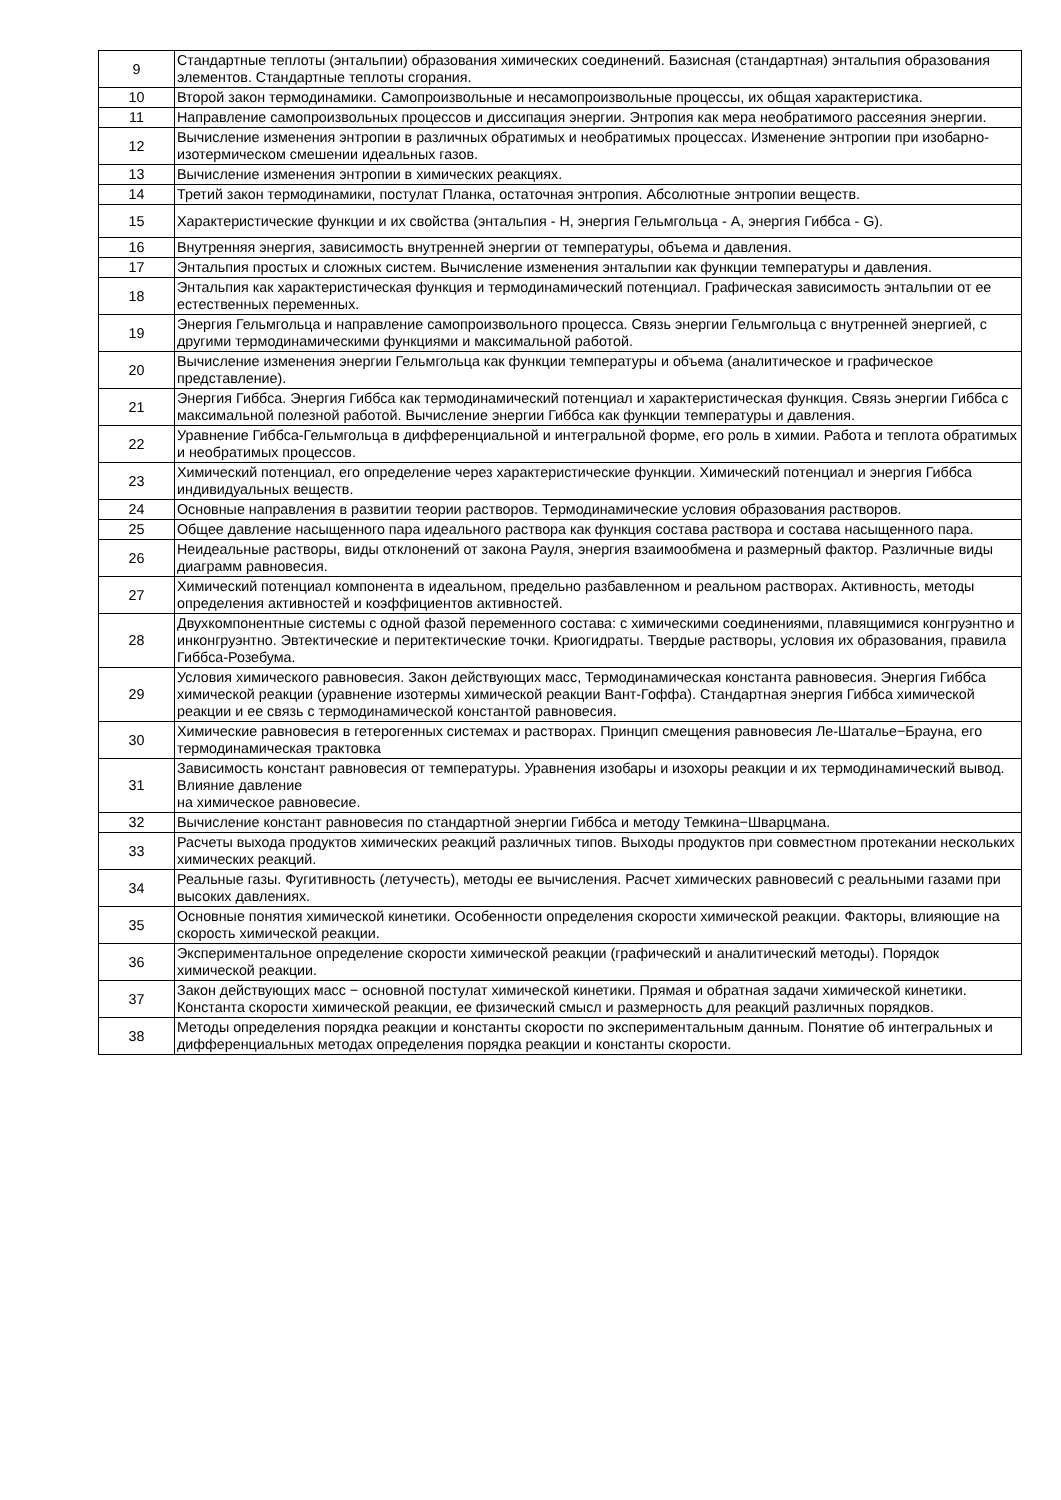| 9 | Стандартные теплоты (энтальпии) образования химических соединений. Базисная (стандартная) энтальпия образования элементов. Стандартные теплоты сгорания. |
| 10 | Второй закон термодинамики. Самопроизвольные и несамопроизвольные процессы, их общая характеристика. |
| 11 | Направление самопроизвольных процессов и диссипация энергии. Энтропия как мера необратимого рассеяния энергии. |
| 12 | Вычисление изменения энтропии в различных обратимых и необратимых процессах. Изменение энтропии при изобарно-изотермическом смешении идеальных газов. |
| 13 | Вычисление изменения энтропии в химических реакциях. |
| 14 | Третий закон термодинамики, постулат Планка, остаточная энтропия. Абсолютные энтропии веществ. |
| 15 | Характеристические функции и их свойства (энтальпия - H, энергия Гельмгольца - A, энергия Гиббса - G). |
| 16 | Внутренняя энергия, зависимость внутренней энергии от температуры, объема и давления. |
| 17 | Энтальпия простых и сложных систем. Вычисление изменения энтальпии как функции температуры и давления. |
| 18 | Энтальпия как характеристическая функция и термодинамический потенциал. Графическая зависимость энтальпии от ее естественных переменных. |
| 19 | Энергия Гельмгольца и направление самопроизвольного процесса. Связь энергии Гельмгольца с внутренней энергией, с другими термодинамическими функциями и максимальной работой. |
| 20 | Вычисление изменения энергии Гельмгольца как функции температуры и объема (аналитическое и графическое представление). |
| 21 | Энергия Гиббса. Энергия Гиббса как термодинамический потенциал и характеристическая функция. Связь энергии Гиббса с максимальной полезной работой. Вычисление энергии Гиббса как функции температуры и давления. |
| 22 | Уравнение Гиббса-Гельмгольца в дифференциальной и интегральной форме, его роль в химии. Работа и теплота обратимых и необратимых процессов. |
| 23 | Химический потенциал, его определение через характеристические функции. Химический потенциал и энергия Гиббса индивидуальных веществ. |
| 24 | Основные направления в развитии теории растворов. Термодинамические условия образования растворов. |
| 25 | Общее давление насыщенного пара идеального раствора как функция состава раствора и состава насыщенного пара. |
| 26 | Неидеальные растворы, виды отклонений от закона Рауля, энергия взаимообмена и размерный фактор. Различные виды диаграмм равновесия. |
| 27 | Химический потенциал компонента в идеальном, предельно разбавленном и реальном растворах. Активность, методы определения активностей и коэффициентов активностей. |
| 28 | Двухкомпонентные системы с одной фазой переменного состава: с химическими соединениями, плавящимися конгруэнтно и инконгруэнтно. Эвтектические и перитектические точки. Криогидраты. Твердые растворы, условия их образования, правила Гиббса-Розебума. |
| 29 | Условия химического равновесия. Закон действующих масс, Термодинамическая константа равновесия. Энергия Гиббса химической реакции (уравнение изотермы химической реакции Вант-Гоффа). Стандартная энергия Гиббса химической реакции и ее связь с термодинамической константой равновесия. |
| 30 | Химические равновесия в гетерогенных системах и растворах. Принцип смещения равновесия Ле-Шаталье−Брауна, его термодинамическая трактовка |
| 31 | Зависимость констант равновесия от температуры. Уравнения изобары и изохоры реакции и их термодинамический вывод. Влияние давление на химическое равновесие. |
| 32 | Вычисление констант равновесия по стандартной энергии Гиббса и методу Темкина−Шварцмана. |
| 33 | Расчеты выхода продуктов химических реакций различных типов. Выходы продуктов при совместном протекании нескольких химических реакций. |
| 34 | Реальные газы. Фугитивность (летучесть), методы ее вычисления. Расчет химических равновесий с реальными газами при высоких давлениях. |
| 35 | Основные понятия химической кинетики. Особенности определения скорости химической реакции. Факторы, влияющие на скорость химической реакции. |
| 36 | Экспериментальное определение скорости химической реакции (графический и аналитический методы). Порядок химической реакции. |
| 37 | Закон действующих масс − основной постулат химической кинетики. Прямая и обратная задачи химической кинетики. Константа скорости химической реакции, ее физический смысл и размерность для реакций различных порядков. |
| 38 | Методы определения порядка реакции и константы скорости по экспериментальным данным. Понятие об интегральных и дифференциальных методах определения порядка реакции и константы скорости. |